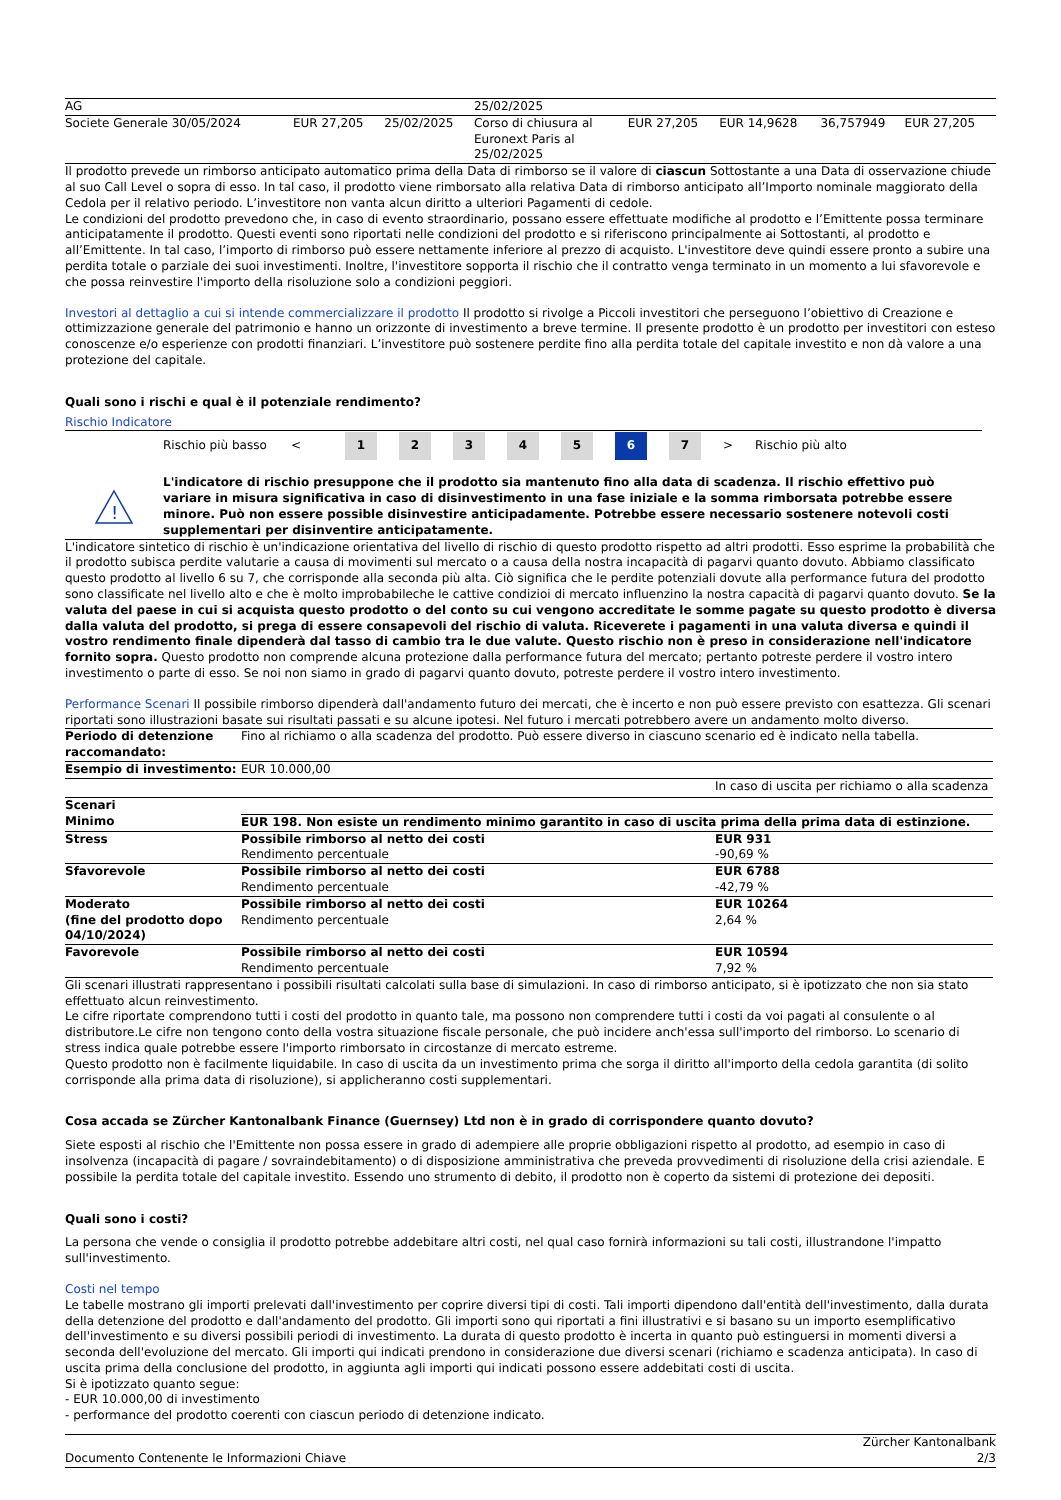| AG | | | 25/02/2025 | | | | |
| Societe Generale 30/05/2024 | EUR 27,205 | 25/02/2025 | Corso di chiusura al Euronext Paris al 25/02/2025 | EUR 27,205 | EUR 14,9628 | 36,757949 | EUR 27,205 |
Il prodotto prevede un rimborso anticipato automatico prima della Data di rimborso se il valore di ciascun Sottostante a una Data di osservazione chiude al suo Call Level o sopra di esso. In tal caso, il prodotto viene rimborsato alla relativa Data di rimborso anticipato all’Importo nominale maggiorato della Cedola per il relativo periodo. L’investitore non vanta alcun diritto a ulteriori Pagamenti di cedole.
Le condizioni del prodotto prevedono che, in caso di evento straordinario, possano essere effettuate modifiche al prodotto e l’Emittente possa terminare anticipatamente il prodotto. Questi eventi sono riportati nelle condizioni del prodotto e si riferiscono principalmente ai Sottostanti, al prodotto e all’Emittente. In tal caso, l’importo di rimborso può essere nettamente inferiore al prezzo di acquisto. L'investitore deve quindi essere pronto a subire una perdita totale o parziale dei suoi investimenti. Inoltre, l'investitore sopporta il rischio che il contratto venga terminato in un momento a lui sfavorevole e che possa reinvestire l'importo della risoluzione solo a condizioni peggiori.
Investori al dettaglio a cui si intende commercializzare il prodotto Il prodotto si rivolge a Piccoli investitori che perseguono l’obiettivo di Creazione e ottimizzazione generale del patrimonio e hanno un orizzonte di investimento a breve termine. Il presente prodotto è un prodotto per investitori con esteso conoscenze e/o esperienze con prodotti finanziari. L’investitore può sostenere perdite fino alla perdita totale del capitale investito e non dà valore a una protezione del capitale.
Quali sono i rischi e qual è il potenziale rendimento?
Rischio Indicatore
Rischio più basso < 12345 6 7 > Rischio più alto
!
L'indicatore di rischio presuppone che il prodotto sia mantenuto fino alla data di scadenza. Il rischio effettivo può variare in misura significativa in caso di disinvestimento in una fase iniziale e la somma rimborsata potrebbe essere minore. Può non essere possible disinvestire anticipadamente. Potrebbe essere necessario sostenere notevoli costi supplementari per disinventire anticipatamente.
L'indicatore sintetico di rischio è un'indicazione orientativa del livello di rischio di questo prodotto rispetto ad altri prodotti. Esso esprime la probabilità che il prodotto subisca perdite valutarie a causa di movimenti sul mercato o a causa della nostra incapacità di pagarvi quanto dovuto. Abbiamo classificato questo prodotto al livello 6 su 7, che corrisponde alla seconda più alta. Ciò significa che le perdite potenziali dovute alla performance futura del prodotto sono classificate nel livello alto e che è molto improbabileche le cattive condizioi di mercato influenzino la nostra capacità di pagarvi quanto dovuto. Se la valuta del paese in cui si acquista questo prodotto o del conto su cui vengono accreditate le somme pagate su questo prodotto è diversa dalla valuta del prodotto, si prega di essere consapevoli del rischio di valuta. Riceverete i pagamenti in una valuta diversa e quindi il vostro rendimento finale dipenderà dal tasso di cambio tra le due valute. Questo rischio non è preso in considerazione nell'indicatore fornito sopra. Questo prodotto non comprende alcuna protezione dalla performance futura del mercato; pertanto potreste perdere il vostro intero investimento o parte di esso. Se noi non siamo in grado di pagarvi quanto dovuto, potreste perdere il vostro intero investimento.
Performance Scenari Il possibile rimborso dipenderà dall'andamento futuro dei mercati, che è incerto e non può essere previsto con esattezza. Gli scenari riportati sono illustrazioni basate sui risultati passati e su alcune ipotesi. Nel futuro i mercati potrebbero avere un andamento molto diverso.
| Periodo di detenzione raccomandato: | Fino al richiamo o alla scadenza del prodotto. Può essere diverso in ciascuno scenario ed è indicato nella tabella. | |
| Esempio di investimento: | EUR 10.000,00 | |
| | | In caso di uscita per richiamo o alla scadenza |
| Scenari | | |
| Minimo | EUR 198. Non esiste un rendimento minimo garantito in caso di uscita prima della prima data di estinzione. | |
| Stress | Possibile rimborso al netto dei costi Rendimento percentuale | EUR 931 -90,69 % |
| Sfavorevole | Possibile rimborso al netto dei costi Rendimento percentuale | EUR 6788 -42,79 % |
| Moderato (fine del prodotto dopo 04/10/2024) | Possibile rimborso al netto dei costi Rendimento percentuale | EUR 10264 2,64 % |
| Favorevole | Possibile rimborso al netto dei costi Rendimento percentuale | EUR 10594 7,92 % |
Gli scenari illustrati rappresentano i possibili risultati calcolati sulla base di simulazioni. In caso di rimborso anticipato, si è ipotizzato che non sia stato effettuato alcun reinvestimento.
Le cifre riportate comprendono tutti i costi del prodotto in quanto tale, ma possono non comprendere tutti i costi da voi pagati al consulente o al distributore.Le cifre non tengono conto della vostra situazione fiscale personale, che può incidere anch'essa sull'importo del rimborso. Lo scenario di stress indica quale potrebbe essere l'importo rimborsato in circostanze di mercato estreme.
Questo prodotto non è facilmente liquidabile. In caso di uscita da un investimento prima che sorga il diritto all'importo della cedola garantita (di solito corrisponde alla prima data di risoluzione), si applicheranno costi supplementari.
Cosa accada se Zürcher Kantonalbank Finance (Guernsey) Ltd non è in grado di corrispondere quanto dovuto?
Siete esposti al rischio che l'Emittente non possa essere in grado di adempiere alle proprie obbligazioni rispetto al prodotto, ad esempio in caso di insolvenza (incapacità di pagare / sovraindebitamento) o di disposizione amministrativa che preveda provvedimenti di risoluzione della crisi aziendale. E possibile la perdita totale del capitale investito. Essendo uno strumento di debito, il prodotto non è coperto da sistemi di protezione dei depositi.
Quali sono i costi?
La persona che vende o consiglia il prodotto potrebbe addebitare altri costi, nel qual caso fornirà informazioni su tali costi, illustrandone l'impatto sull'investimento.
Costi nel tempo
Le tabelle mostrano gli importi prelevati dall'investimento per coprire diversi tipi di costi. Tali importi dipendono dall'entità dell'investimento, dalla durata della detenzione del prodotto e dall'andamento del prodotto. Gli importi sono qui riportati a fini illustrativi e si basano su un importo esemplificativo dell'investimento e su diversi possibili periodi di investimento. La durata di questo prodotto è incerta in quanto può estinguersi in momenti diversi a seconda dell'evoluzione del mercato. Gli importi qui indicati prendono in considerazione due diversi scenari (richiamo e scadenza anticipata). In caso di uscita prima della conclusione del prodotto, in aggiunta agli importi qui indicati possono essere addebitati costi di uscita.
Si è ipotizzato quanto segue:
- EUR 10.000,00 di investimento
- performance del prodotto coerenti con ciascun periodo di detenzione indicato.
Documento Contenente le Informazioni Chiave Zürcher Kantonalbank
2/3